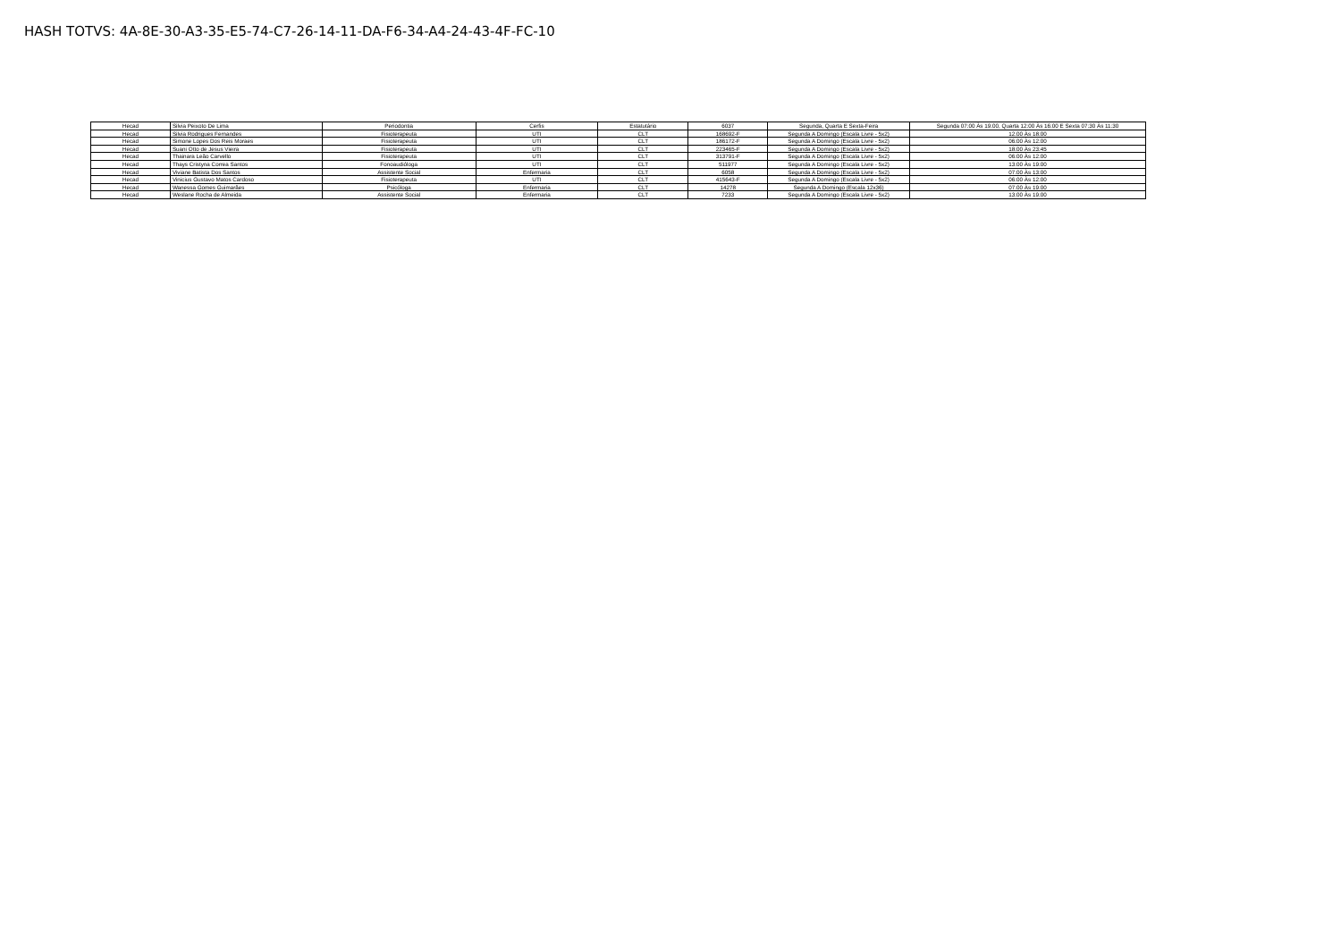HASH TOTVS: 4A-8E-30-A3-35-E5-74-C7-26-14-11-DA-F6-34-A4-24-43-4F-FC-10
| Hecad | Silvia Peixoto De Lima | Periodontia | Cerfis | Estatutário | 6037 | Segunda, Quarta E Sexta-Feira | Segunda 07:00 Às 19:00, Quarta 12:00 Às 16:00 E Sexta 07:30 Às 11:30 |
| Hecad | Silvia Rodrigues Fernandes | Fisioterapeuta | UTI | CLT | 168692-F | Segunda A Domingo (Escala Livre - 5x2) | 12:00 Às 18:00 |
| Hecad | Simone Lopes Dos Reis Moraes | Fisioterapeuta | UTI | CLT | 186172-F | Segunda A Domingo (Escala Livre - 5x2) | 06:00 Às 12:00 |
| Hecad | Suani Otto de Jesus Vieira | Fisioterapeuta | UTI | CLT | 223465-F | Segunda A Domingo (Escala Livre - 5x2) | 18:00 Às 23:45 |
| Hecad | Thainara Leão Carvello | Fisioterapeuta | UTI | CLT | 313791-F | Segunda A Domingo (Escala Livre - 5x2) | 06:00 Às 12:00 |
| Hecad | Thays Cristyna Correa Santos | Fonoaudióloga | UTI | CLT | 511977 | Segunda A Domingo (Escala Livre - 5x2) | 13:00 Às 19:00 |
| Hecad | Viviane Batista Dos Santos | Assistente Social | Enfermaria | CLT | 6058 | Segunda A Domingo (Escala Livre - 5x2) | 07:00 Às 13:00 |
| Hecad | Vinicius Gustavo Matos Cardoso | Fisioterapeuta | UTI | CLT | 415643-F | Segunda A Domingo (Escala Livre - 5x2) | 06:00 Às 12:00 |
| Hecad | Wanessa Gomes Guimarães | Psicóloga | Enfermaria | CLT | 14278 | Segunda A Domingo (Escala 12x36) | 07:00 Às 19:00 |
| Hecad | Weslane Rocha de Almeida | Assistente Social | Enfermaria | CLT | 7233 | Segunda A Domingo (Escala Livre - 5x2) | 13:00 Às 19:00 |